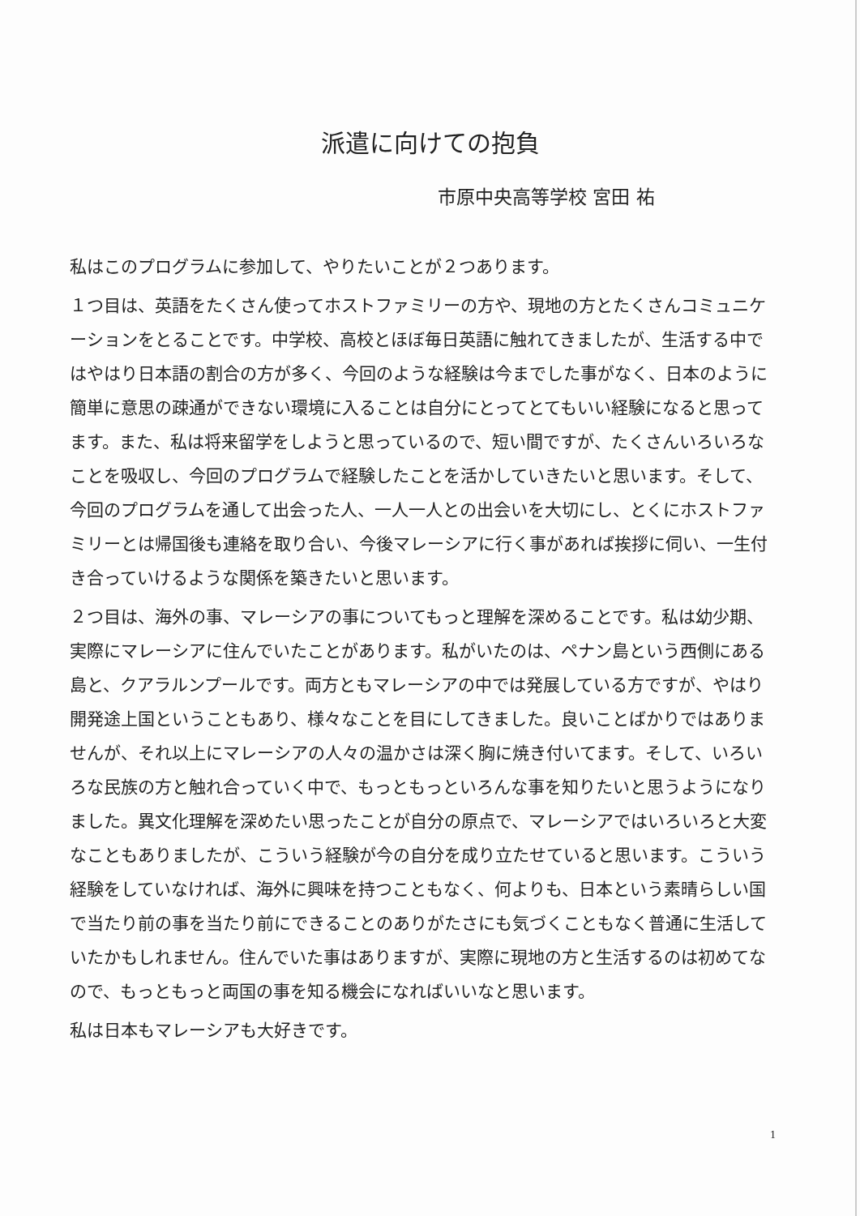派遣に向けての抱負
市原中央高等学校 宮田 祐
私はこのプログラムに参加して、やりたいことが２つあります。
１つ目は、英語をたくさん使ってホストファミリーの方や、現地の方とたくさんコミュニケーションをとることです。中学校、高校とほぼ毎日英語に触れてきましたが、生活する中ではやはり日本語の割合の方が多く、今回のような経験は今までした事がなく、日本のように簡単に意思の疎通ができない環境に入ることは自分にとってとてもいい経験になると思ってます。また、私は将来留学をしようと思っているので、短い間ですが、たくさんいろいろなことを吸収し、今回のプログラムで経験したことを活かしていきたいと思います。そして、今回のプログラムを通して出会った人、一人一人との出会いを大切にし、とくにホストファミリーとは帰国後も連絡を取り合い、今後マレーシアに行く事があれば挨拶に伺い、一生付き合っていけるような関係を築きたいと思います。
２つ目は、海外の事、マレーシアの事についてもっと理解を深めることです。私は幼少期、実際にマレーシアに住んでいたことがあります。私がいたのは、ペナン島という西側にある島と、クアラルンプールです。両方ともマレーシアの中では発展している方ですが、やはり開発途上国ということもあり、様々なことを目にしてきました。良いことばかりではありませんが、それ以上にマレーシアの人々の温かさは深く胸に焼き付いてます。そして、いろいろな民族の方と触れ合っていく中で、もっともっといろんな事を知りたいと思うようになりました。異文化理解を深めたい思ったことが自分の原点で、マレーシアではいろいろと大変なこともありましたが、こういう経験が今の自分を成り立たせていると思います。こういう経験をしていなければ、海外に興味を持つこともなく、何よりも、日本という素晴らしい国で当たり前の事を当たり前にできることのありがたさにも気づくこともなく普通に生活していたかもしれません。住んでいた事はありますが、実際に現地の方と生活するのは初めてなので、もっともっと両国の事を知る機会になればいいなと思います。
私は日本もマレーシアも大好きです。
1